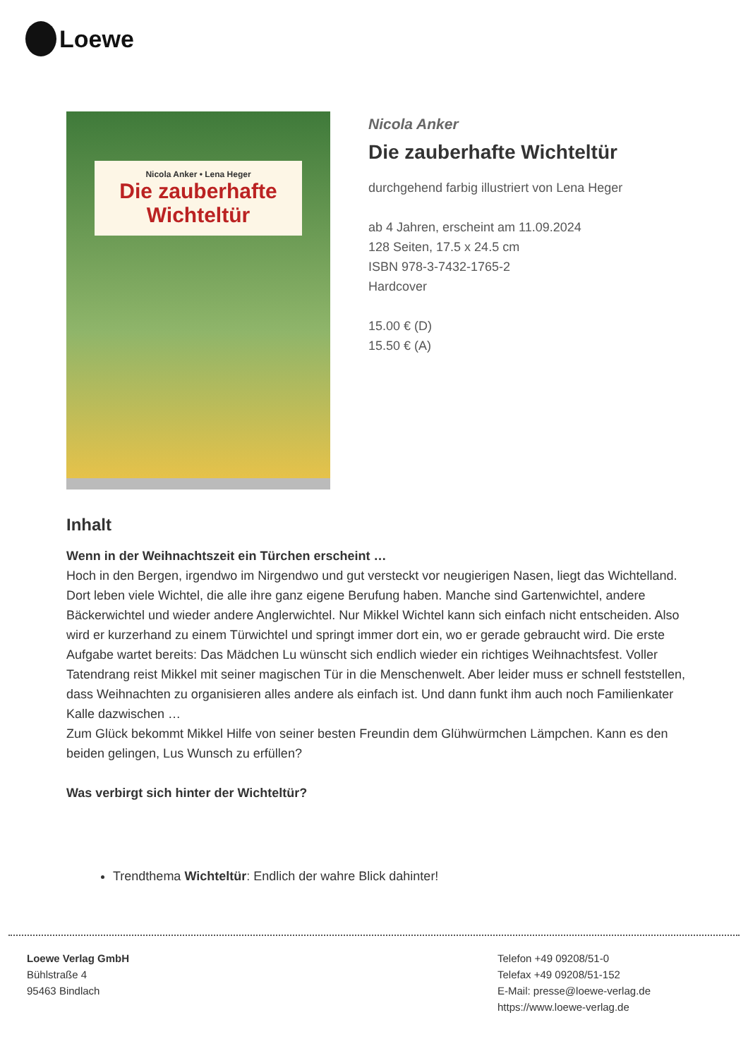Loewe
Nicola Anker • Lena Heger
Die zauberhafte
Wichteltür
Nicola Anker
Die zauberhafte Wichteltür
durchgehend farbig illustriert von Lena Heger
ab 4 Jahren, erscheint am 11.09.2024
128 Seiten, 17.5 x 24.5 cm
ISBN 978-3-7432-1765-2
Hardcover
15.00 € (D)
15.50 € (A)
Inhalt
Wenn in der Weihnachtszeit ein Türchen erscheint …
Hoch in den Bergen, irgendwo im Nirgendwo und gut versteckt vor neugierigen Nasen, liegt das Wichtelland. Dort leben viele Wichtel, die alle ihre ganz eigene Berufung haben. Manche sind Gartenwichtel, andere Bäckerwichtel und wieder andere Anglerwichtel. Nur Mikkel Wichtel kann sich einfach nicht entscheiden. Also wird er kurzerhand zu einem Türwichtel und springt immer dort ein, wo er gerade gebraucht wird. Die erste Aufgabe wartet bereits: Das Mädchen Lu wünscht sich endlich wieder ein richtiges Weihnachtsfest. Voller Tatendrang reist Mikkel mit seiner magischen Tür in die Menschenwelt. Aber leider muss er schnell feststellen, dass Weihnachten zu organisieren alles andere als einfach ist. Und dann funkt ihm auch noch Familienkater Kalle dazwischen …
Zum Glück bekommt Mikkel Hilfe von seiner besten Freundin dem Glühwürmchen Lämpchen. Kann es den beiden gelingen, Lus Wunsch zu erfüllen?
Was verbirgt sich hinter der Wichteltür?
Trendthema Wichteltür: Endlich der wahre Blick dahinter!
Loewe Verlag GmbH
Bühlstraße 4
95463 Bindlach
Telefon +49 09208/51-0
Telefax +49 09208/51-152
E-Mail: presse@loewe-verlag.de
https://www.loewe-verlag.de